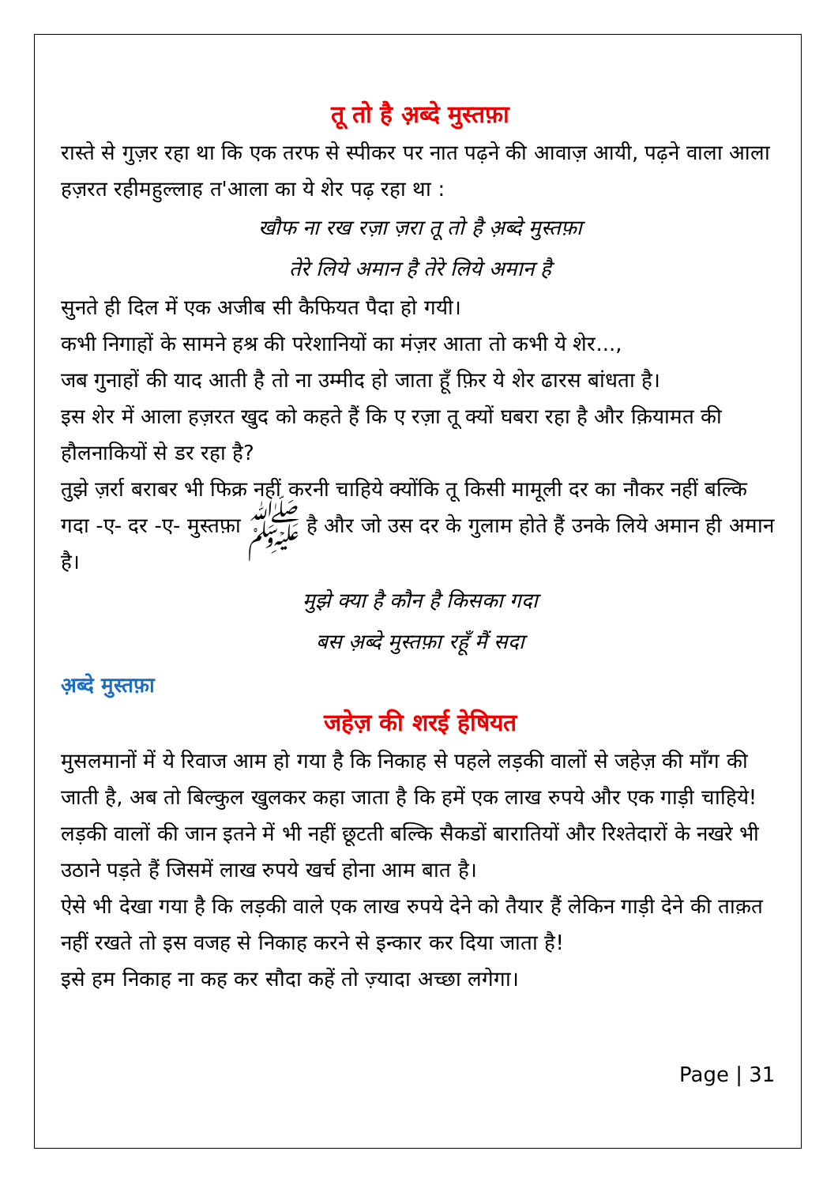तू तो है अ़ब्दे मुस्तफ़ा
रास्ते से गुज़र रहा था कि एक तरफ से स्पीकर पर नात पढ़ने की आवाज़ आयी, पढ़ने वाला आला हज़रत रहीमहुल्लाह त'आला का ये शेर पढ़ रहा था :
खौफ ना रख रज़ा ज़रा तू तो है अ़ब्दे मुस्तफ़ा
तेरे लिये अमान है तेरे लिये अमान है
सुनते ही दिल में एक अजीब सी कैफियत पैदा हो गयी।
कभी निगाहों के सामने हश्र की परेशानियों का मंज़र आता तो कभी ये शेर...,
जब गुनाहों की याद आती है तो ना उम्मीद हो जाता हूँ फ़िर ये शेर ढारस बांधता है।
इस शेर में आला हज़रत खुद को कहते हैं कि ए रज़ा तू क्यों घबरा रहा है और क़ियामत की हौलनाकियों से डर रहा है?
तुझे ज़र्रा बराबर भी फिक्र नहीं करनी चाहिये क्योंकि तू किसी मामूली दर का नौकर नहीं बल्कि गदा -ए- दर -ए- मुस्तफ़ा ﷺ है और जो उस दर के गुलाम होते हैं उनके लिये अमान ही अमान है।
मुझे क्या है कौन है किसका गदा
बस अ़ब्दे मुस्तफ़ा रहूँ मैं सदा
अ़ब्दे मुस्तफ़ा
जहेज़ की शरई हेषियत
मुसलमानों में ये रिवाज आम हो गया है कि निकाह से पहले लड़की वालों से जहेज़ की माँग की जाती है, अब तो बिल्कुल खुलकर कहा जाता है कि हमें एक लाख रुपये और एक गाड़ी चाहिये!
लड़की वालों की जान इतने में भी नहीं छूटती बल्कि सैकडों बारातियों और रिश्तेदारों के नखरे भी उठाने पड़ते हैं जिसमें लाख रुपये खर्च होना आम बात है।
ऐसे भी देखा गया है कि लड़की वाले एक लाख रुपये देने को तैयार हैं लेकिन गाड़ी देने की ताक़त नहीं रखते तो इस वजह से निकाह करने से इन्कार कर दिया जाता है!
इसे हम निकाह ना कह कर सौदा कहें तो ज़्यादा अच्छा लगेगा।
Page | 31